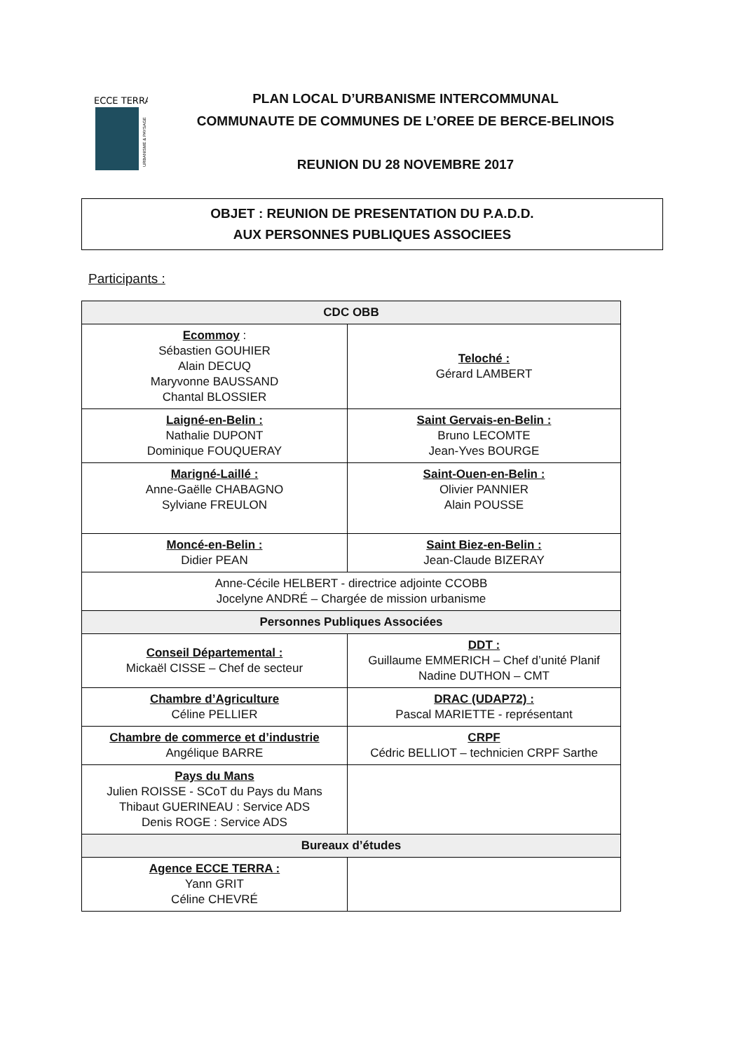ECCE TERRA
URBANISME & PAYSAGE
PLAN LOCAL D’URBANISME INTERCOMMUNAL
COMMUNAUTE DE COMMUNES DE L’OREE DE BERCE-BELINOIS
REUNION DU 28 NOVEMBRE 2017
OBJET : REUNION DE PRESENTATION DU P.A.D.D.
AUX PERSONNES PUBLIQUES ASSOCIEES
Participants :
| CDC OBB | |
| --- | --- |
| Ecommoy : Sébastien GOUHIER Alain DECUQ Maryvonne BAUSSAND Chantal BLOSSIER | Teloché : Gérard LAMBERT |
| Laigné-en-Belin : Nathalie DUPONT Dominique FOUQUERAY | Saint Gervais-en-Belin : Bruno LECOMTE Jean-Yves BOURGE |
| Marigné-Laillé : Anne-Gaëlle CHABAGNO Sylviane FREULON | Saint-Ouen-en-Belin : Olivier PANNIER Alain POUSSE |
| Moncé-en-Belin : Didier PEAN | Saint Biez-en-Belin : Jean-Claude BIZERAY |
| Anne-Cécile HELBERT - directrice adjointe CCOBB Jocelyne ANDRÉ – Chargée de mission urbanisme | |
| Personnes Publiques Associées | |
| Conseil Départemental : Mickaël CISSE – Chef de secteur | DDT : Guillaume EMMERICH – Chef d’unité Planif Nadine DUTHON – CMT |
| Chambre d’Agriculture Céline PELLIER | DRAC (UDAP72) : Pascal MARIETTE - représentant |
| Chambre de commerce et d’industrie Angélique BARRE | CRPF Cédric BELLIOT – technicien CRPF Sarthe |
| Pays du Mans Julien ROISSE - SCoT du Pays du Mans Thibaut GUERINEAU : Service ADS Denis ROGE : Service ADS | |
| Bureaux d’études | |
| Agence ECCE TERRA : Yann GRIT Céline CHEVRÉ | |